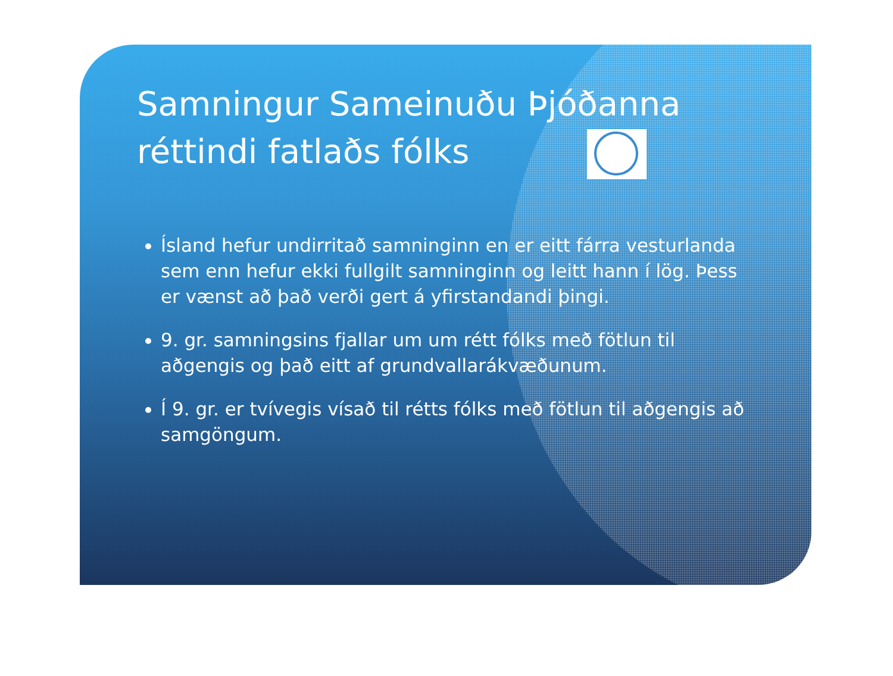Samningur Sameinuðu Þjóðanna
réttindi fatlaðs fólks
Ísland hefur undirritað samninginn en er eitt fárra vesturlanda sem enn hefur ekki fullgilt samninginn og leitt hann í lög. Þess er vænst að það verði gert á yfirstandandi þingi.
9. gr. samningsins fjallar um um rétt fólks með fötlun til aðgengis og það eitt af grundvallarákvæðunum.
Í 9. gr. er tvívegis vísað til rétts fólks með fötlun til aðgengis að samgöngum.